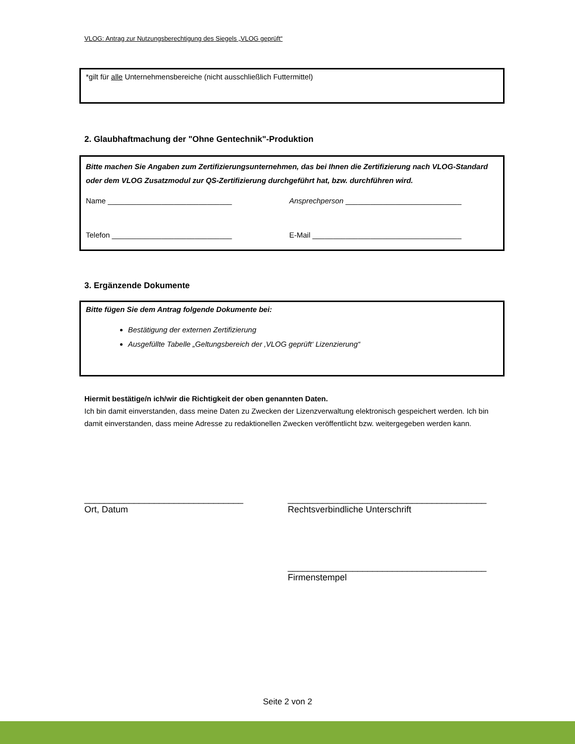VLOG: Antrag zur Nutzungsberechtigung des Siegels „VLOG geprüft“
*gilt für alle Unternehmensbereiche (nicht ausschließlich Futtermittel)
2. Glaubhaftmachung der "Ohne Gentechnik"-Produktion
Bitte machen Sie Angaben zum Zertifizierungsunternehmen, das bei Ihnen die Zertifizierung nach VLOG-Standard oder dem VLOG Zusatzmodul zur QS-Zertifizierung durchgeführt hat, bzw. durchführen wird.
Name ______________________________ Ansprechperson ____________________________
Telefon _____________________________ E-Mail ____________________________________
3. Ergänzende Dokumente
Bitte fügen Sie dem Antrag folgende Dokumente bei:
Bestätigung der externen Zertifizierung
Ausgefüllte Tabelle „Geltungsbereich der ‚VLOG geprüft‘ Lizenzierung“
Hiermit bestätige/n ich/wir die Richtigkeit der oben genannten Daten.
Ich bin damit einverstanden, dass meine Daten zu Zwecken der Lizenzverwaltung elektronisch gespeichert werden. Ich bin damit einverstanden, dass meine Adresse zu redaktionellen Zwecken veröffentlicht bzw. weitergegeben werden kann.
________________________________
Ort, Datum
________________________________________
Rechtsverbindliche Unterschrift
________________________________________
Firmenstempel
Seite 2 von 2